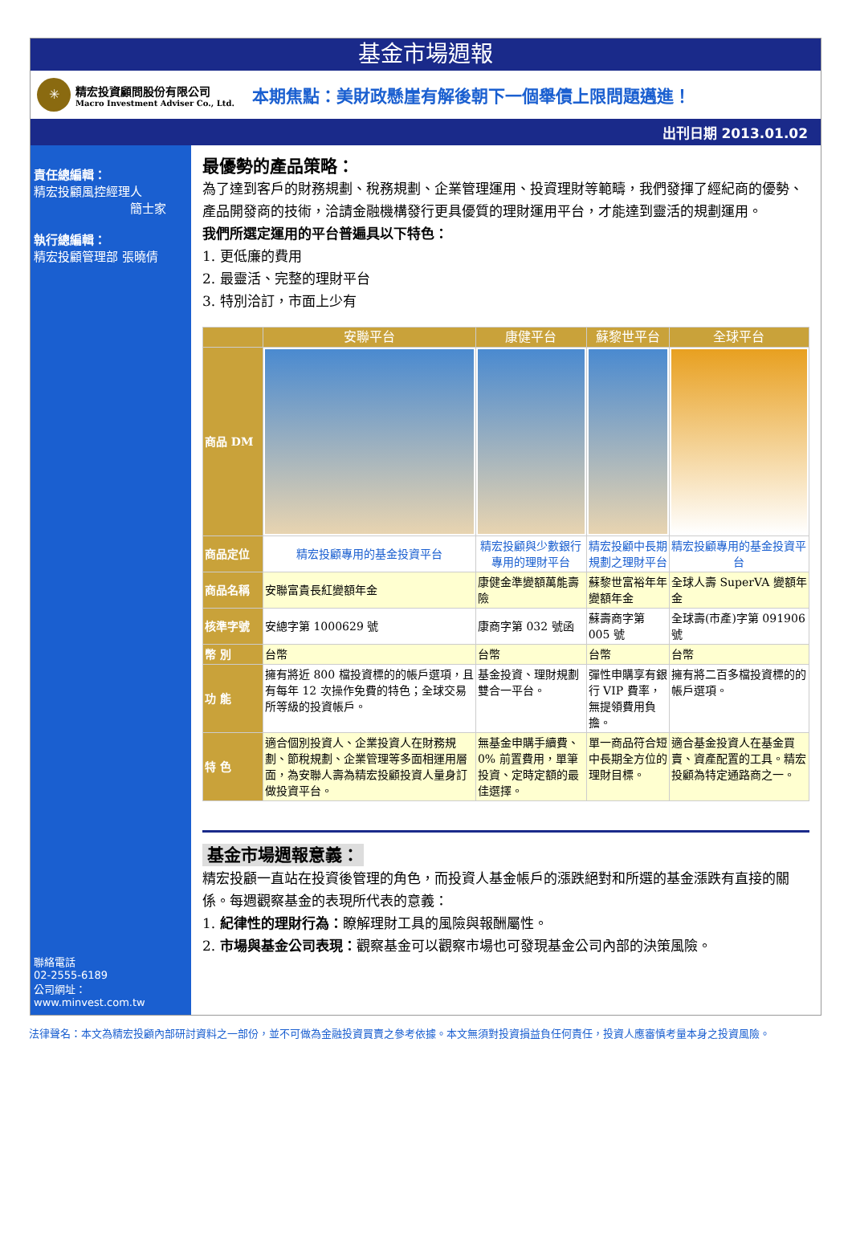基金市場週報
✳
精宏投資顧問股份有限公司
Macro Investment Adviser Co., Ltd.
本期焦點：美財政懸崖有解後朝下一個舉債上限問題邁進！
出刊日期 2013.01.02
責任總編輯：
精宏投顧風控經理人
簡士家
執行總編輯：
精宏投顧管理部 張曉倩
聯絡電話
02-2555-6189
公司網址：
www.minvest.com.tw
最優勢的產品策略：
為了達到客戶的財務規劃、稅務規劃、企業管理運用、投資理財等範疇，我們發揮了經紀商的優勢、產品開發商的技術，洽請金融機構發行更具優質的理財運用平台，才能達到靈活的規劃運用。
我們所選定運用的平台普遍具以下特色：
1. 更低廉的費用
2. 最靈活、完整的理財平台
3. 特別洽訂，市面上少有
| | 安聯平台 | 康健平台 | 蘇黎世平台 | 全球平台 |
| --- | --- | --- | --- | --- |
| 商品 DM | | | | |
| 商品定位 | 精宏投顧專用的基金投資平台 | 精宏投顧與少數銀行專用的理財平台 | 精宏投顧中長期規劃之理財平台 | 精宏投顧專用的基金投資平台 |
| 商品名稱 | 安聯富貴長紅變額年金 | 康健金準變額萬能壽險 | 蘇黎世富裕年年變額年金 | 全球人壽 SuperVA 變額年金 |
| 核準字號 | 安總字第 1000629 號 | 康商字第 032 號函 | 蘇壽商字第 005 號 | 全球壽(市產)字第 091906 號 |
| 幣 別 | 台幣 | 台幣 | 台幣 | 台幣 |
| 功 能 | 擁有將近 800 檔投資標的的帳戶選項，且有每年 12 次操作免費的特色；全球交易所等級的投資帳戶。 | 基金投資、理財規劃雙合一平台。 | 彈性申購享有銀行 VIP 費率，無提領費用負擔。 | 擁有將二百多檔投資標的的帳戶選項。 |
| 特 色 | 適合個別投資人、企業投資人在財務規劃、節稅規劃、企業管理等多面相運用層面，為安聯人壽為精宏投顧投資人量身訂做投資平台。 | 無基金申購手續費、0% 前置費用，單筆投資、定時定額的最佳選擇。 | 單一商品符合短中長期全方位的理財目標。 | 適合基金投資人在基金買賣、資產配置的工具。精宏投顧為特定通路商之一。 |
基金市場週報意義：
精宏投顧一直站在投資後管理的角色，而投資人基金帳戶的漲跌絕對和所選的基金漲跌有直接的關係。每週觀察基金的表現所代表的意義：
1. 紀律性的理財行為：瞭解理財工具的風險與報酬屬性。
2. 市場與基金公司表現：觀察基金可以觀察市場也可發現基金公司內部的決策風險。
法律聲名：本文為精宏投顧內部研討資料之一部份，並不可做為金融投資買賣之參考依據。本文無須對投資損益負任何責任，投資人應審慎考量本身之投資風險。